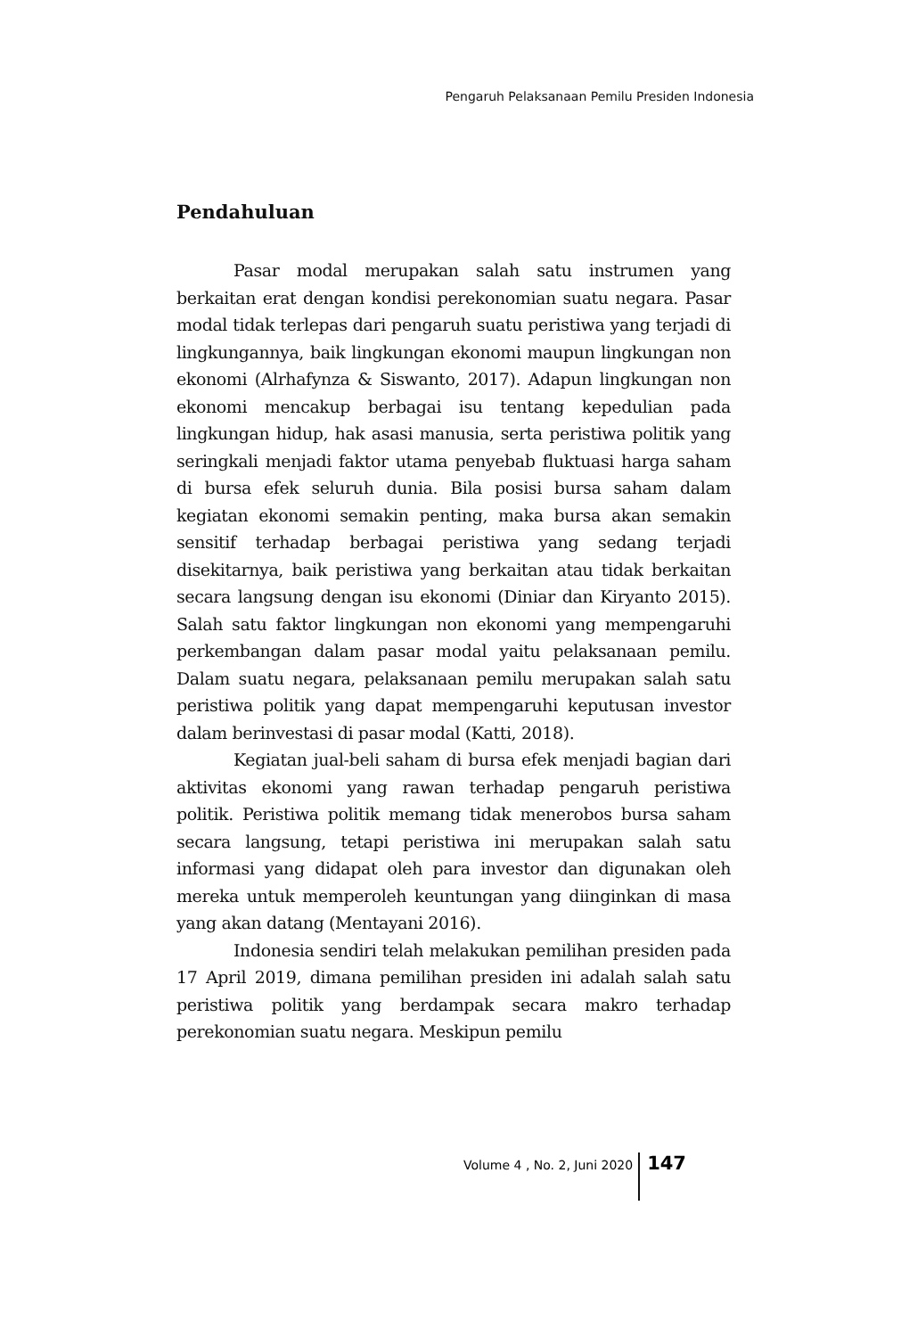Pengaruh Pelaksanaan Pemilu Presiden Indonesia
Pendahuluan
Pasar modal merupakan salah satu instrumen yang berkaitan erat dengan kondisi perekonomian suatu negara. Pasar modal tidak terlepas dari pengaruh suatu peristiwa yang terjadi di lingkungannya, baik lingkungan ekonomi maupun lingkungan non ekonomi (Alrhafynza & Siswanto, 2017). Adapun lingkungan non ekonomi mencakup berbagai isu tentang kepedulian pada lingkungan hidup, hak asasi manusia, serta peristiwa politik yang seringkali menjadi faktor utama penyebab fluktuasi harga saham di bursa efek seluruh dunia. Bila posisi bursa saham dalam kegiatan ekonomi semakin penting, maka bursa akan semakin sensitif terhadap berbagai peristiwa yang sedang terjadi disekitarnya, baik peristiwa yang berkaitan atau tidak berkaitan secara langsung dengan isu ekonomi (Diniar dan Kiryanto 2015). Salah satu faktor lingkungan non ekonomi yang mempengaruhi perkembangan dalam pasar modal yaitu pelaksanaan pemilu. Dalam suatu negara, pelaksanaan pemilu merupakan salah satu peristiwa politik yang dapat mempengaruhi keputusan investor dalam berinvestasi di pasar modal (Katti, 2018).
Kegiatan jual-beli saham di bursa efek menjadi bagian dari aktivitas ekonomi yang rawan terhadap pengaruh peristiwa politik. Peristiwa politik memang tidak menerobos bursa saham secara langsung, tetapi peristiwa ini merupakan salah satu informasi yang didapat oleh para investor dan digunakan oleh mereka untuk memperoleh keuntungan yang diinginkan di masa yang akan datang (Mentayani 2016).
Indonesia sendiri telah melakukan pemilihan presiden pada 17 April 2019, dimana pemilihan presiden ini adalah salah satu peristiwa politik yang berdampak secara makro terhadap perekonomian suatu negara. Meskipun pemilu
Volume 4 , No. 2, Juni 2020 147